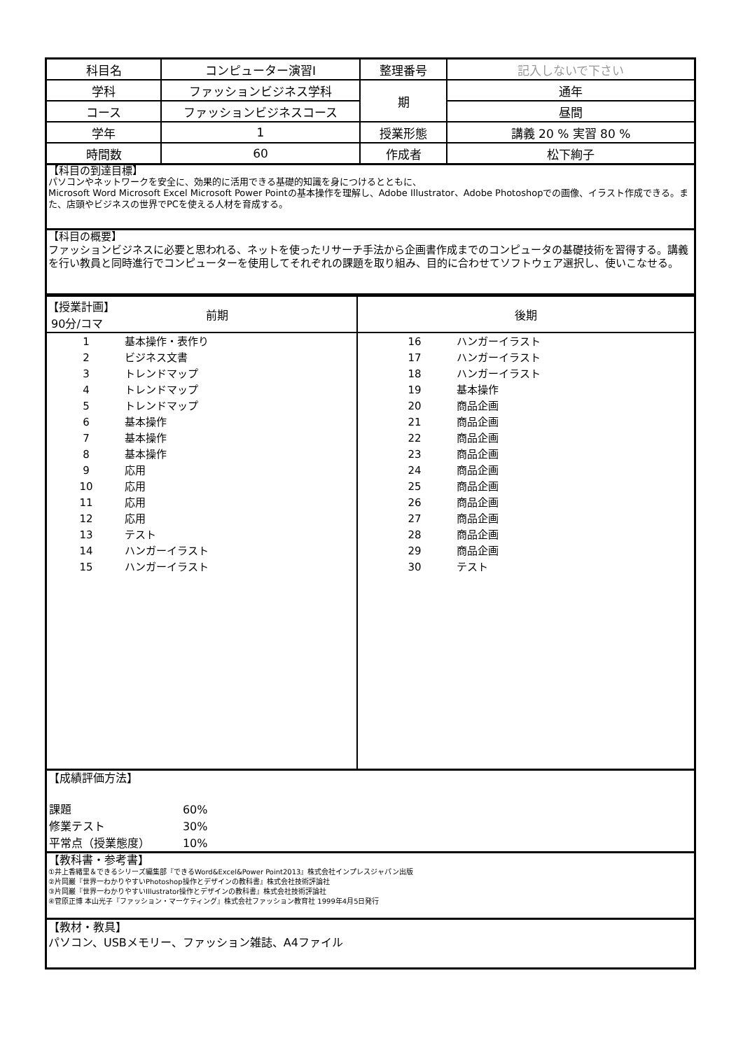| 科目名 | コンピューター演習Ⅰ | 整理番号 | 記入しないで下さい |
| 学科 | ファッションビジネス学科 | 期 | 通年 |
| コース | ファッションビジネスコース | | 昼間 |
| 学年 | 1 | 授業形態 | 講義 20 % 実習 80 % |
| 時間数 | 60 | 作成者 | 松下絢子 |
【科目の到達目標】
パソコンやネットワークを安全に、効果的に活用できる基礎的知識を身につけるとともに、
Microsoft Word Microsoft Excel Microsoft Power Pointの基本操作を理解し、Adobe Illustrator、Adobe Photoshopでの画像、イラスト作成できる。また、店頭やビジネスの世界でPCを使える人材を育成する。
【科目の概要】
ファッションビジネスに必要と思われる、ネットを使ったリサーチ手法から企画書作成までのコンピュータの基礎技術を習得する。講義を行い教員と同時進行でコンピューターを使用してそれぞれの課題を取り組み、目的に合わせてソフトウェア選択し、使いこなせる。
| 【授業計画】 90分/コマ 前期 | 後期 |
| 1 基本操作・表作り 2 ビジネス文書 3 トレンドマップ 4 トレンドマップ 5 トレンドマップ 6 基本操作 7 基本操作 8 基本操作 9 応用 10 応用 11 応用 12 応用 13 テスト 14 ハンガーイラスト 15 ハンガーイラスト | 16 ハンガーイラスト 17 ハンガーイラスト 18 ハンガーイラスト 19 基本操作 20 商品企画 21 商品企画 22 商品企画 23 商品企画 24 商品企画 25 商品企画 26 商品企画 27 商品企画 28 商品企画 29 商品企画 30 テスト |
【成績評価方法】
| 課題 | 60% |
| 修業テスト | 30% |
| 平常点（授業態度） | 10% |
【教科書・参考書】
①井上香緒里＆できるシリーズ編集部『できるWord&Excel&Power Point2013』株式会社インプレスジャパン出版
②片岡巌『世界一わかりやすいPhotoshop操作とデザインの教科書』株式会社技術評論社
③片岡巌『世界一わかりやすいIllustrator操作とデザインの教科書』株式会社技術評論社
④菅原正博 本山光子『ファッション・マーケティング』株式会社ファッション教育社 1999年4月5日発行
【教材・教具】
パソコン、USBメモリー、ファッション雑誌、A4ファイル